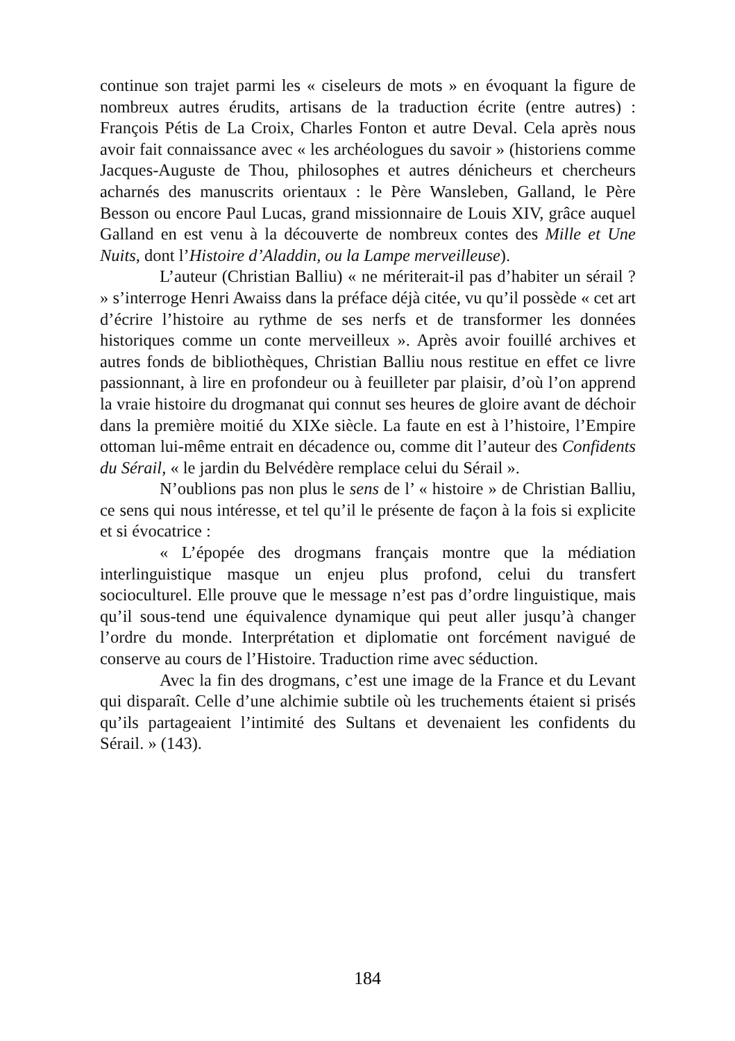continue son trajet parmi les « ciseleurs de mots » en évoquant la figure de nombreux autres érudits, artisans de la traduction écrite (entre autres) : François Pétis de La Croix, Charles Fonton et autre Deval. Cela après nous avoir fait connaissance avec « les archéologues du savoir » (historiens comme Jacques-Auguste de Thou, philosophes et autres dénicheurs et chercheurs acharnés des manuscrits orientaux : le Père Wansleben, Galland, le Père Besson ou encore Paul Lucas, grand missionnaire de Louis XIV, grâce auquel Galland en est venu à la découverte de nombreux contes des Mille et Une Nuits, dont l’Histoire d’Aladdin, ou la Lampe merveilleuse).
L’auteur (Christian Balliu) « ne mériterait-il pas d’habiter un sérail ? » s’interroge Henri Awaiss dans la préface déjà citée, vu qu’il possède « cet art d’écrire l’histoire au rythme de ses nerfs et de transformer les données historiques comme un conte merveilleux ». Après avoir fouillé archives et autres fonds de bibliothèques, Christian Balliu nous restitue en effet ce livre passionnant, à lire en profondeur ou à feuilleter par plaisir, d’où l’on apprend la vraie histoire du drogmanat qui connut ses heures de gloire avant de déchoir dans la première moitié du XIXe siècle. La faute en est à l’histoire, l’Empire ottoman lui-même entrait en décadence ou, comme dit l’auteur des Confidents du Sérail, « le jardin du Belvédère remplace celui du Sérail ».
N’oublions pas non plus le sens de l’ « histoire » de Christian Balliu, ce sens qui nous intéresse, et tel qu’il le présente de façon à la fois si explicite et si évocatrice :
« L’épopée des drogmans français montre que la médiation interlinguistique masque un enjeu plus profond, celui du transfert socioculturel. Elle prouve que le message n’est pas d’ordre linguistique, mais qu’il sous-tend une équivalence dynamique qui peut aller jusqu’à changer l’ordre du monde. Interprétation et diplomatie ont forcément navigué de conserve au cours de l’Histoire. Traduction rime avec séduction.
Avec la fin des drogmans, c’est une image de la France et du Levant qui disparaît. Celle d’une alchimie subtile où les truchements étaient si prisés qu’ils partageaient l’intimité des Sultans et devenaient les confidents du Sérail. » (143).
184